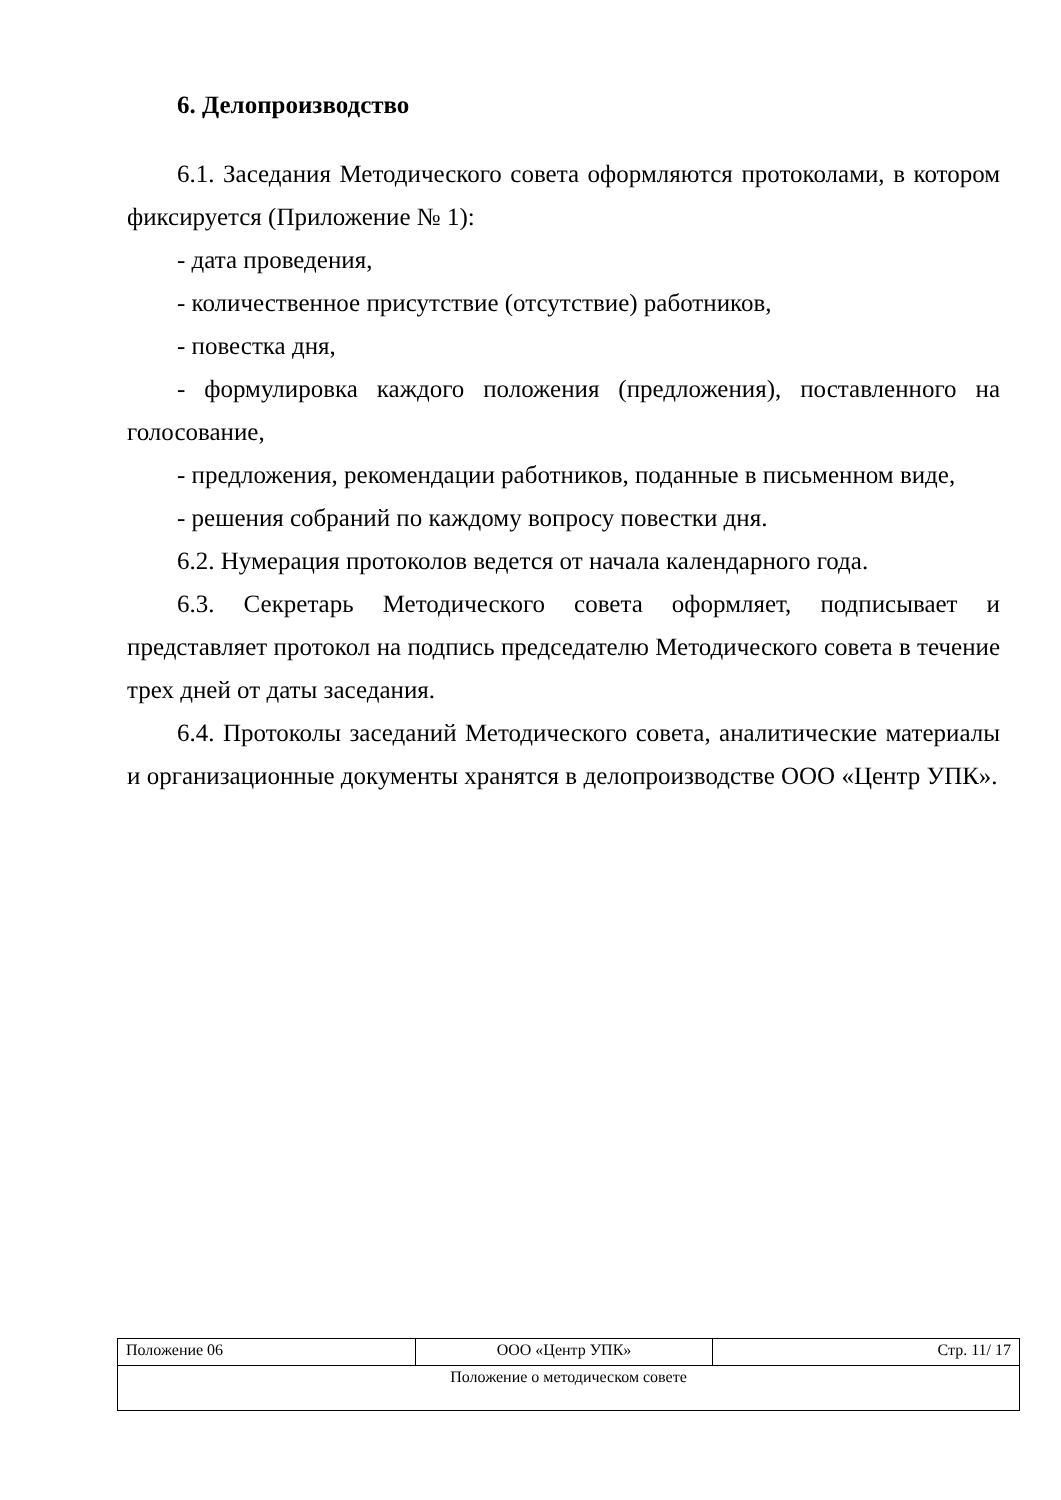6. Делопроизводство
6.1. Заседания Методического совета оформляются протоколами, в котором фиксируется (Приложение № 1):
- дата проведения,
- количественное присутствие (отсутствие) работников,
- повестка дня,
- формулировка каждого положения (предложения), поставленного на голосование,
- предложения, рекомендации работников, поданные в письменном виде,
- решения собраний по каждому вопросу повестки дня.
6.2. Нумерация протоколов ведется от начала календарного года.
6.3. Секретарь Методического совета оформляет, подписывает и представляет протокол на подпись председателю Методического совета в течение трех дней от даты заседания.
6.4. Протоколы заседаний Методического совета, аналитические материалы и организационные документы хранятся в делопроизводстве ООО «Центр УПК».
| Положение 06 | ООО «Центр УПК» | Стр. 11/ 17 |
| Положение о методическом совете | | |